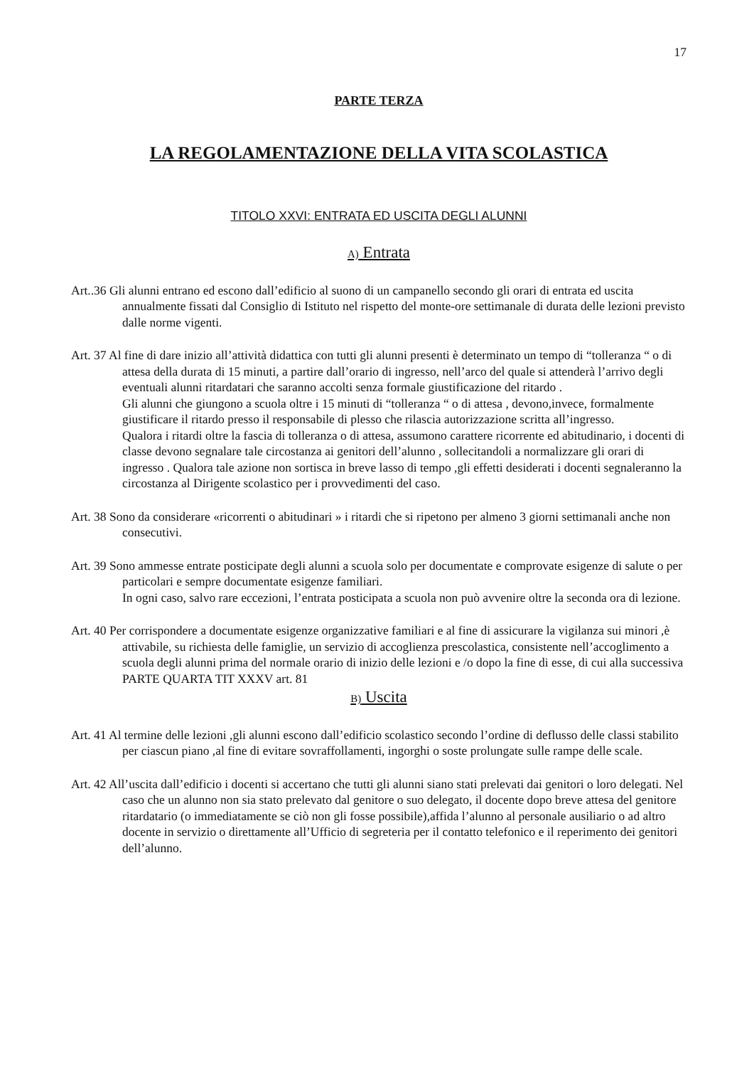17
PARTE TERZA
LA REGOLAMENTAZIONE DELLA VITA SCOLASTICA
TITOLO XXVI: ENTRATA ED USCITA DEGLI ALUNNI
A) Entrata
Art..36 Gli alunni entrano ed escono dall’edificio al suono di un campanello secondo gli orari di entrata ed uscita annualmente fissati dal Consiglio di Istituto nel rispetto del monte-ore settimanale di durata delle lezioni previsto dalle norme vigenti.
Art. 37 Al fine di dare inizio all’attività didattica con tutti gli alunni presenti è determinato un tempo di “tolleranza “ o di attesa della durata di 15 minuti, a partire dall’orario di ingresso, nell’arco del quale si attenderà l’arrivo degli eventuali alunni ritardatari che saranno accolti senza formale giustificazione del ritardo .
Gli alunni che giungono a scuola oltre i 15 minuti di “tolleranza “ o di attesa , devono,invece, formalmente giustificare il ritardo presso il responsabile di plesso che rilascia autorizzazione scritta all’ingresso.
Qualora i ritardi oltre la fascia di tolleranza o di attesa, assumono carattere ricorrente ed abitudinario, i docenti di classe devono segnalare tale circostanza ai genitori dell’alunno , sollecitandoli a normalizzare gli orari di ingresso . Qualora tale azione non sortisca in breve lasso di tempo ,gli effetti desiderati i docenti segnaleranno la circostanza al Dirigente scolastico per i provvedimenti del caso.
Art. 38 Sono da considerare «ricorrenti o abitudinari » i ritardi che si ripetono per almeno 3 giorni settimanali anche non consecutivi.
Art. 39 Sono ammesse entrate posticipate degli alunni a scuola solo per documentate e comprovate esigenze di salute o per particolari e sempre documentate esigenze familiari.
In ogni caso, salvo rare eccezioni, l’entrata posticipata a scuola non può avvenire oltre la seconda ora di lezione.
Art. 40 Per corrispondere a documentate esigenze organizzative familiari e al fine di assicurare la vigilanza sui minori ,è attivabile, su richiesta delle famiglie, un servizio di accoglienza prescolastica, consistente nell’accoglimento a scuola degli alunni prima del normale orario di inizio delle lezioni e /o dopo la fine di esse, di cui alla successiva PARTE QUARTA TIT XXXV art. 81
B) Uscita
Art. 41 Al termine delle lezioni ,gli alunni escono dall’edificio scolastico secondo l’ordine di deflusso delle classi stabilito per ciascun piano ,al fine di evitare sovraffollamenti, ingorghi o soste prolungate sulle rampe delle scale.
Art. 42 All’uscita dall’edificio i docenti si accertano che tutti gli alunni siano stati prelevati dai genitori o loro delegati. Nel caso che un alunno non sia stato prelevato dal genitore o suo delegato, il docente dopo breve attesa del genitore ritardatario (o immediatamente se ciò non gli fosse possibile),affida l’alunno al personale ausiliario o ad altro docente in servizio o direttamente all’Ufficio di segreteria per il contatto telefonico e il reperimento dei genitori dell’alunno.